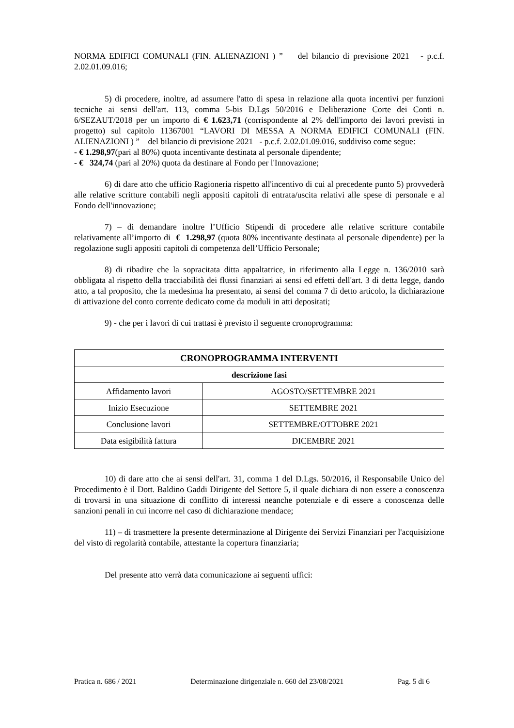NORMA EDIFICI COMUNALI (FIN. ALIENAZIONI ) ” del bilancio di previsione 2021 - p.c.f. 2.02.01.09.016;
5) di procedere, inoltre, ad assumere l'atto di spesa in relazione alla quota incentivi per funzioni tecniche ai sensi dell'art. 113, comma 5-bis D.Lgs 50/2016 e Deliberazione Corte dei Conti n. 6/SEZAUT/2018 per un importo di € 1.623,71 (corrispondente al 2% dell'importo dei lavori previsti in progetto) sul capitolo 11367001 “LAVORI DI MESSA A NORMA EDIFICI COMUNALI (FIN. ALIENAZIONI ) ” del bilancio di previsione 2021 - p.c.f. 2.02.01.09.016, suddiviso come segue:
- € 1.298,97(pari al 80%) quota incentivante destinata al personale dipendente;
- € 324,74 (pari al 20%) quota da destinare al Fondo per l'Innovazione;
6) di dare atto che ufficio Ragioneria rispetto all'incentivo di cui al precedente punto 5) provvederà alle relative scritture contabili negli appositi capitoli di entrata/uscita relativi alle spese di personale e al Fondo dell'innovazione;
7) – di demandare inoltre l’Ufficio Stipendi di procedere alle relative scritture contabile relativamente all’importo di € 1.298,97 (quota 80% incentivante destinata al personale dipendente) per la regolazione sugli appositi capitoli di competenza dell’Ufficio Personale;
8) di ribadire che la sopracitata ditta appaltatrice, in riferimento alla Legge n. 136/2010 sarà obbligata al rispetto della tracciabilità dei flussi finanziari ai sensi ed effetti dell'art. 3 di detta legge, dando atto, a tal proposito, che la medesima ha presentato, ai sensi del comma 7 di detto articolo, la dichiarazione di attivazione del conto corrente dedicato come da moduli in atti depositati;
9) - che per i lavori di cui trattasi è previsto il seguente cronoprogramma:
| CRONOPROGRAMMA INTERVENTI | |
| --- | --- |
| descrizione fasi | |
| Affidamento lavori | AGOSTO/SETTEMBRE 2021 |
| Inizio Esecuzione | SETTEMBRE 2021 |
| Conclusione lavori | SETTEMBRE/OTTOBRE 2021 |
| Data esigibilità fattura | DICEMBRE 2021 |
10) di dare atto che ai sensi dell'art. 31, comma 1 del D.Lgs. 50/2016, il Responsabile Unico del Procedimento è il Dott. Baldino Gaddi Dirigente del Settore 5, il quale dichiara di non essere a conoscenza di trovarsi in una situazione di conflitto di interessi neanche potenziale e di essere a conoscenza delle sanzioni penali in cui incorre nel caso di dichiarazione mendace;
11) – di trasmettere la presente determinazione al Dirigente dei Servizi Finanziari per l'acquisizione del visto di regolarità contabile, attestante la copertura finanziaria;
Del presente atto verrà data comunicazione ai seguenti uffici:
Pratica n. 686 / 2021 Determinazione dirigenziale n. 660 del 23/08/2021 Pag. 5 di 6